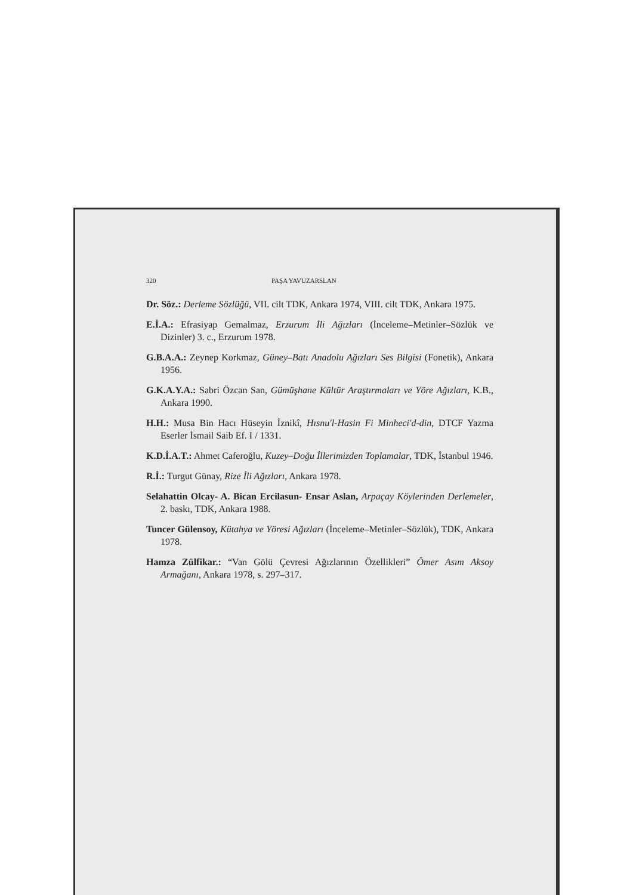320 PAŞA YAVUZARSLAN
Dr. Söz.: Derleme Sözlüğü, VII. cilt TDK, Ankara 1974, VIII. cilt TDK, Ankara 1975.
E.İ.A.: Efrasiyap Gemalmaz, Erzurum İli Ağızları (İnceleme–Metinler–Sözlük ve Dizinler) 3. c., Erzurum 1978.
G.B.A.A.: Zeynep Korkmaz, Güney–Batı Anadolu Ağızları Ses Bilgisi (Fonetik), Ankara 1956.
G.K.A.Y.A.: Sabri Özcan San, Gümüşhane Kültür Araştırmaları ve Yöre Ağızları, K.B., Ankara 1990.
H.H.: Musa Bin Hacı Hüseyin İznikî, Hısnu'l-Hasin Fi Minheci'd-din, DTCF Yazma Eserler İsmail Saib Ef. I / 1331.
K.D.İ.A.T.: Ahmet Caferoğlu, Kuzey–Doğu İllerimizden Toplamalar, TDK, İstanbul 1946.
R.İ.: Turgut Günay, Rize İli Ağızları, Ankara 1978.
Selahattin Olcay- A. Bican Ercilasun- Ensar Aslan, Arpaçay Köylerinden Derlemeler, 2. baskı, TDK, Ankara 1988.
Tuncer Gülensoy, Kütahya ve Yöresi Ağızları (İnceleme–Metinler–Sözlük), TDK, Ankara 1978.
Hamza Zülfikar.: “Van Gölü Çevresi Ağızlarının Özellikleri” Ömer Asım Aksoy Armağanı, Ankara 1978, s. 297–317.